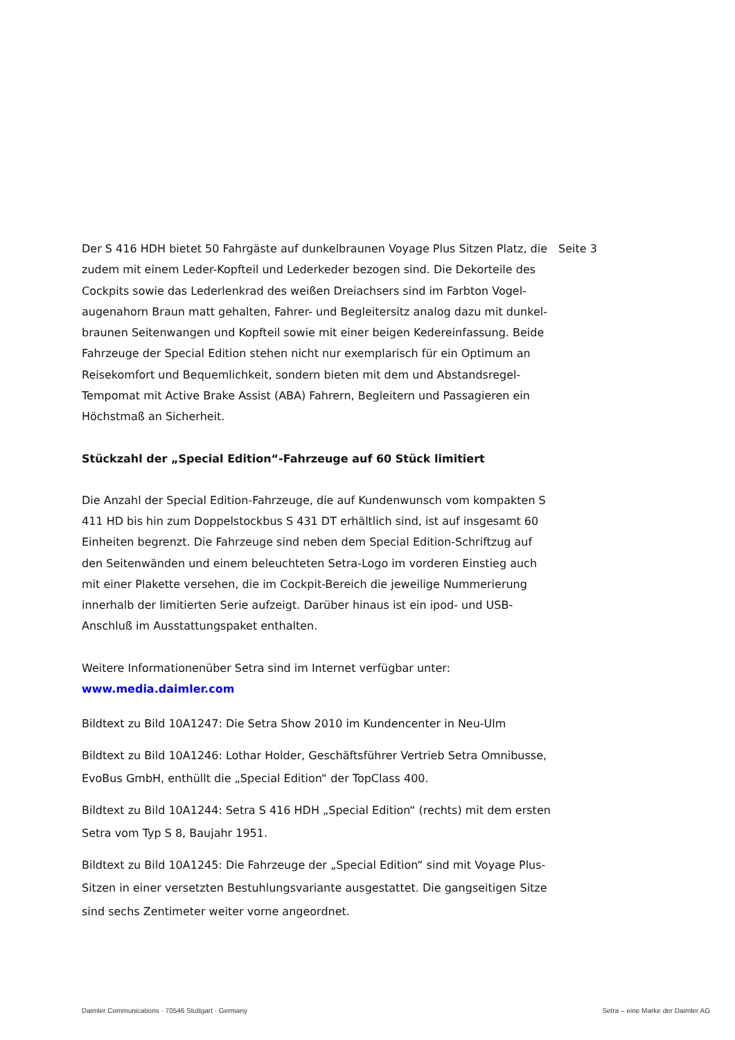Seite 3
Der S 416 HDH bietet 50 Fahrgäste auf dunkelbraunen Voyage Plus Sitzen Platz, die zudem mit einem Leder-Kopfteil und Lederkeder bezogen sind. Die Dekorteile des Cockpits sowie das Lederlenkrad des weißen Dreiachsers sind im Farbton Vogel­augenahorn Braun matt gehalten, Fahrer- und Begleitersitz analog dazu mit dunkel­braunen Seitenwangen und Kopfteil sowie mit einer beigen Kedereinfassung. Beide Fahrzeuge der Special Edition stehen nicht nur exemplarisch für ein Optimum an Reisekomfort und Bequemlichkeit, sondern bieten mit dem und Abstandsregel-Tempomat mit Active Brake Assist (ABA) Fahrern, Begleitern und Passagieren ein Höchstmaß an Sicherheit.
Stückzahl der „Special Edition“-Fahrzeuge auf 60 Stück limitiert
Die Anzahl der Special Edition-Fahrzeuge, die auf Kundenwunsch vom kompakten S 411 HD bis hin zum Doppelstockbus S 431 DT erhältlich sind, ist auf insgesamt 60 Einheiten begrenzt. Die Fahrzeuge sind neben dem Special Edition-Schriftzug auf den Seitenwänden und einem beleuchteten Setra-Logo im vorderen Einstieg auch mit einer Plakette versehen, die im Cockpit-Bereich die jeweilige Nummerierung innerhalb der limitierten Serie aufzeigt. Darüber hinaus ist ein ipod- und USB-Anschluß im Ausstattungspaket enthalten.
Weitere Informationenüber Setra sind im Internet verfügbar unter:
www.media.daimler.com
Bildtext zu Bild 10A1247: Die Setra Show 2010 im Kundencenter in Neu-Ulm
Bildtext zu Bild 10A1246: Lothar Holder, Geschäftsführer Vertrieb Setra Omnibusse, EvoBus GmbH, enthüllt die „Special Edition“ der TopClass 400.
Bildtext zu Bild 10A1244: Setra S 416 HDH „Special Edition“ (rechts) mit dem ersten Setra vom Typ S 8, Baujahr 1951.
Bildtext zu Bild 10A1245: Die Fahrzeuge der „Special Edition“ sind mit Voyage Plus-Sitzen in einer versetzten Bestuhlungsvariante ausgestattet. Die gangseitigen Sitze sind sechs Zentimeter weiter vorne angeordnet.
Daimler Communications · 70546 Stuttgart · Germany Setra – eine Marke der Daimler AG